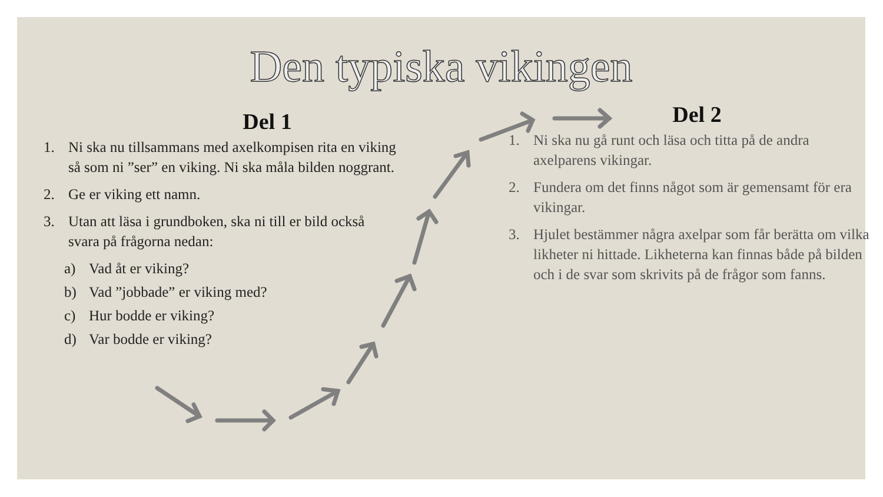Den typiska vikingen
Del 1
1. Ni ska nu tillsammans med axelkompisen rita en viking så som ni ”ser” en viking. Ni ska måla bilden noggrant.
2. Ge er viking ett namn.
3. Utan att läsa i grundboken, ska ni till er bild också svara på frågorna nedan:
a) Vad åt er viking?
b) Vad ”jobbade” er viking med?
c) Hur bodde er viking?
d) Var bodde er viking?
Del 2
1. Ni ska nu gå runt och läsa och titta på de andra axelparens vikingar.
2. Fundera om det finns något som är gemensamt för era vikingar.
3. Hjulet bestämmer några axelpar som får berätta om vilka likheter ni hittade. Likheterna kan finnas både på bilden och i de svar som skrivits på de frågor som fanns.